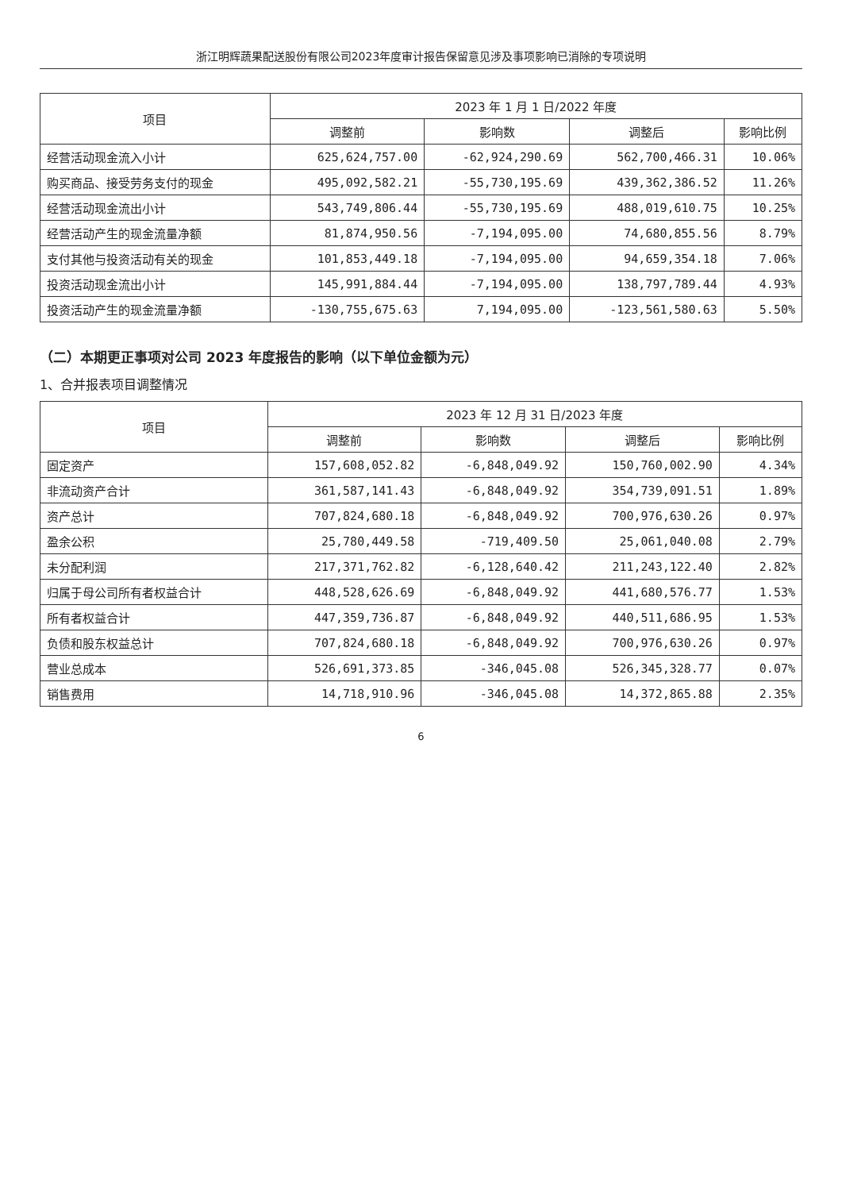浙江明辉蔬果配送股份有限公司2023年度审计报告保留意见涉及事项影响已消除的专项说明
| 项目 | 2023 年 1 月 1 日/2022 年度 | | | |
| --- | --- | --- | --- | --- |
| | 调整前 | 影响数 | 调整后 | 影响比例 |
| 经营活动现金流入小计 | 625,624,757.00 | -62,924,290.69 | 562,700,466.31 | 10.06% |
| 购买商品、接受劳务支付的现金 | 495,092,582.21 | -55,730,195.69 | 439,362,386.52 | 11.26% |
| 经营活动现金流出小计 | 543,749,806.44 | -55,730,195.69 | 488,019,610.75 | 10.25% |
| 经营活动产生的现金流量净额 | 81,874,950.56 | -7,194,095.00 | 74,680,855.56 | 8.79% |
| 支付其他与投资活动有关的现金 | 101,853,449.18 | -7,194,095.00 | 94,659,354.18 | 7.06% |
| 投资活动现金流出小计 | 145,991,884.44 | -7,194,095.00 | 138,797,789.44 | 4.93% |
| 投资活动产生的现金流量净额 | -130,755,675.63 | 7,194,095.00 | -123,561,580.63 | 5.50% |
（二）本期更正事项对公司 2023 年度报告的影响（以下单位金额为元）
1、合并报表项目调整情况
| 项目 | 2023 年 12 月 31 日/2023 年度 | | | |
| --- | --- | --- | --- | --- |
| | 调整前 | 影响数 | 调整后 | 影响比例 |
| 固定资产 | 157,608,052.82 | -6,848,049.92 | 150,760,002.90 | 4.34% |
| 非流动资产合计 | 361,587,141.43 | -6,848,049.92 | 354,739,091.51 | 1.89% |
| 资产总计 | 707,824,680.18 | -6,848,049.92 | 700,976,630.26 | 0.97% |
| 盈余公积 | 25,780,449.58 | -719,409.50 | 25,061,040.08 | 2.79% |
| 未分配利润 | 217,371,762.82 | -6,128,640.42 | 211,243,122.40 | 2.82% |
| 归属于母公司所有者权益合计 | 448,528,626.69 | -6,848,049.92 | 441,680,576.77 | 1.53% |
| 所有者权益合计 | 447,359,736.87 | -6,848,049.92 | 440,511,686.95 | 1.53% |
| 负债和股东权益总计 | 707,824,680.18 | -6,848,049.92 | 700,976,630.26 | 0.97% |
| 营业总成本 | 526,691,373.85 | -346,045.08 | 526,345,328.77 | 0.07% |
| 销售费用 | 14,718,910.96 | -346,045.08 | 14,372,865.88 | 2.35% |
6